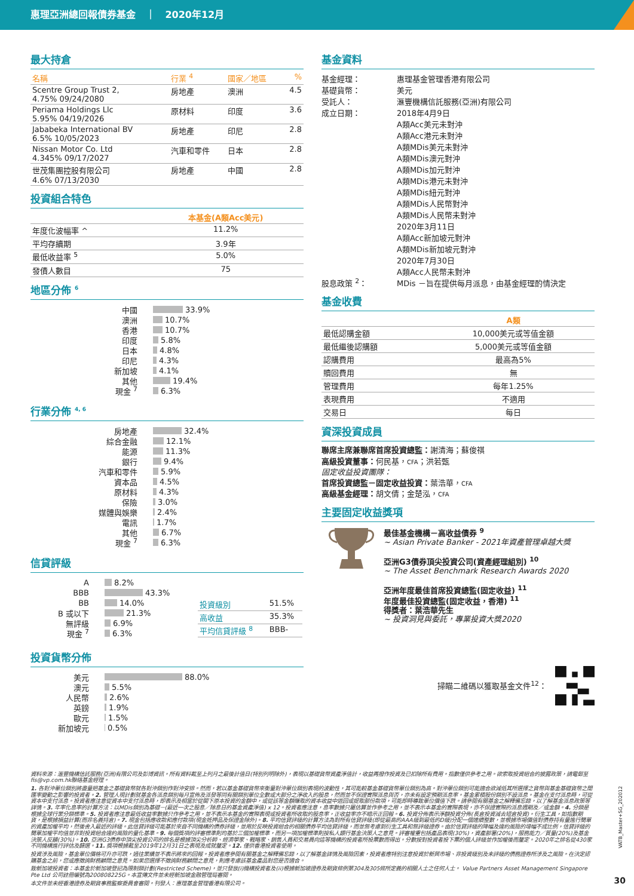惠理亞洲總回報債券基金 ｜ 2020年12月
最大持倉
| 名稱 | 行業 <sup>4</sup> | 國家／地區 | % |
| --- | --- | --- | --- |
| Scentre Group Trust 2, 4.75% 09/24/2080 | 房地產 | 澳洲 | 4.5 |
| Periama Holdings Llc 5.95% 04/19/2026 | 原材料 | 印度 | 3.6 |
| Jababeka International BV 6.5% 10/05/2023 | 房地產 | 印尼 | 2.8 |
| Nissan Motor Co. Ltd 4.345% 09/17/2027 | 汽車和零件 | 日本 | 2.8 |
| 世茂集團控股有限公司 4.6% 07/13/2030 | 房地產 | 中國 | 2.8 |
投資組合特色
| | 本基金(A類Acc美元) |
| 年度化波幅率 ^ | 11.2% |
| 平均存續期 | 3.9年 |
| 最低收益率 <sup>5</sup> | 5.0% |
| 發債人數目 | 75 |
地區分佈 <sup>6</sup>
中國 33.9%
澳洲 10.7%
香港 10.7%
印度 5.8%
日本 4.8%
印尼 4.3%
新加坡 4.1%
其他 19.4%
現金 <sup>7</sup> 6.3%
行業分佈 <sup>4, 6</sup>
房地產 32.4%
綜合金融 12.1%
能源 11.3%
銀行 9.4%
汽車和零件 5.9%
資本品 4.5%
原材料 4.3%
保險 3.0%
媒體與娛樂 2.4%
電訊 1.7%
其他 6.7%
現金 <sup>7</sup> 6.3%
信貸評級
A 8.2%
BBB 43.3%
BB 14.0%
B 或以下 21.3%
無評級 6.9%
現金 <sup>7</sup> 6.3%
| 投資級別 | 51.5% |
| 高收益 | 35.3% |
| 平均信貸評級 <sup>8</sup> | BBB- |
投資貨幣分佈
美元 88.0%
澳元 5.5%
人民幣 2.6%
英鎊 1.9%
歐元 1.5%
新加坡元 0.5%
基金資料
| 基金經理： | 惠理基金管理香港有限公司 |
| 基礎貨幣： | 美元 |
| 受託人： | 滙豐機構信託服務(亞洲)有限公司 |
| 成立日期： | 2018年4月9日 A類Acc美元未對沖 A類Acc港元未對沖 A類MDis美元未對沖 A類MDis澳元對沖 A類MDis加元對沖 A類MDis港元未對沖 A類MDis紐元對沖 A類MDis人民幣對沖 A類MDis人民幣未對沖 2020年3月11日 A類Acc新加坡元對沖 A類MDis新加坡元對沖 2020年7月30日 A類Acc人民幣未對沖 |
| 股息政策 <sup>2</sup>： | MDis －旨在提供每月派息，由基金經理酌情決定 |
基金收費
| | A類 |
| 最低認購金額 | 10,000美元或等值金額 |
| 最低繼後認購額 | 5,000美元或等值金額 |
| 認購費用 | 最高為5% |
| 贖回費用 | 無 |
| 管理費用 | 每年1.25% |
| 表現費用 | 不適用 |
| 交易日 | 每日 |
資深投資成員
聯席主席兼聯席首席投資總監：謝清海；蘇俊祺
高級投資董事：何民基，CFA；洪若甄
固定收益投資團隊：
首席投資總監－固定收益投資：葉浩華，CFA
高級基金經理：胡文倩；金楚泓，CFA
主要固定收益獎項
最佳基金機構－高收益債券 <sup>9</sup>
~ Asian Private Banker - 2021年資產管理卓越大獎
亞洲G3債券頂尖投資公司(資產經理組別) <sup>10</sup>
~ The Asset Benchmark Research Awards 2020
亞洲年度最佳首席投資總監(固定收益) <sup>11</sup>
年度最佳投資總監(固定收益，香港) <sup>11</sup>
得獎者：葉浩華先生
~ 投資洞見與委託，專業投資大獎2020
掃瞄二維碼以獲取基金文件<sup>12</sup>：
資料來源：滙豐機構信託服務(亞洲)有限公司及彭博資訊。所有資料截至上列月之最後計值日(特別列明除外)，表現以基礎貨幣資產淨值計，收益再撥作投資及已扣除所有費用。指數僅供參考之用。欲索取投資組合的披露政策，請電郵至fis@vp.com.hk聯絡基金經理。
1. 各對沖單位類別將盡量把基金之基礎貨幣就各對沖類別作對沖安排。然而，若以基金基礎貨幣來衡量對沖單位類別表現的波動性，其可能較基金基礎貨幣單位類別為高。對沖單位類別可能適合欲減低其所選擇之貨幣與基金基礎貨幣之間匯率變動之影響的投資者。2. 管理人現計劃就基金各派息類別每月宣佈及派發等同有關類別單位全數或大部分之淨收入的股息，然而並不保證實際派息與否，亦未有設定預期派息率。基金累積股份類別不設派息。基金在支付派息時，可從資本中支付派息。投資者應注意從資本中支付派息時，即表示及相當於從閣下原本投資的金額中，或從該等金額賺取的資本收益中退回或提取部份款項，可能即時導致單位價值下跌。請參閱有關基金之解釋備忘錄，以了解基金派息政策等詳情。3. 年率化息率的計算方法：以MDis類別為基礎－(最近一次之股息／除息日的基金資產淨值) x 12。投資者應注意，息率數據只屬估算並作參考之用，並不表示本基金的實際表現，亦不保證實際的派息週期及／或金額。4. 分類是根據全球行業分類標準。5. 投資者應注意最低收益率數據只作參考之用，並不表示本基金的實際表現或投資者所收取的股息率，正收益率亦不暗示正回報。6. 投資分佈表示淨額投資分佈(長倉投資減去短倉投資)。衍生工具，如指數期貨，是根據損益計算(而非名義持倉)。7. 現金包括應收款和應付款項(現金抵押品及保證金除外)。8. 平均信貸評級的計算方法為對所有信貸評級(即從最高的AAA級到最低的D級)分配一個連續整數，並根據市場價值對債券持有量進行簡單的資產加權平均，然後舍入最近的評級。此信貸評級可能基於來自不同機構的債券評級，並用於反映投資組合的相關債券平均信貸評級，而並無考慮到衍生工具和無評級證券。由於信貸評級的降幅及違約風險的增幅不成比例，信貸評級的簡單加權平均值並非對投資組合違約風險的量化基準。9. 每個獎項的評審標準則均基於三個加權標準，而另一項加權標準則按私人銀行基金決策人之意見。評審權重包括產品表現(30%)，資產部署(20%)，服務能力／質量(20%)及基金決策人反饋(30%)。10. 亞洲G3債券中頂尖投資公司的排名是根據頂尖分析師、經濟學家、戰略家、銷售人員和交易員向這等機構的投資者所投票數而得出。分數按對投資者投下票的個人評級並作加權後而釐定。2020年之排名從430家不同機構進行評估及篩選。11. 獎項根據截至2019年12月31日之表現及成就釐定。12. 僅供香港投資者使用。
投資涉及風險，基金單位價格可升亦可跌，過往業績並不表示將來的回報。投資者應參閱有關基金之解釋備忘錄，以了解基金詳情及風險因素，投資者應特別注意投資於新興市場、非投資級別及未評級的債務證券所涉及之風險。在決定認購基金之前，您或應徵詢財務顧問之意見。如果您選擇不徵詢財務顧問之意見，則應考慮該基金產品對您是否適合。
致新加坡投資者：本基金於新加坡登記為限制類計劃(Restricted Scheme)，並只發放(i)機構投資者及(ii)根據新加坡證券及期貨條例第304及305條所定義的相關人士之任何人士。 Value Partners Asset Management Singapore Pte Ltd 公司註冊編號為200808225G。本宣傳文件並未經新加坡金融管理局審閱。
本文件並未經香港證券及期貨事務監察委員會審閱。刊發人：惠理基金管理香港有限公司。
VATB_Master+SG_202012
30